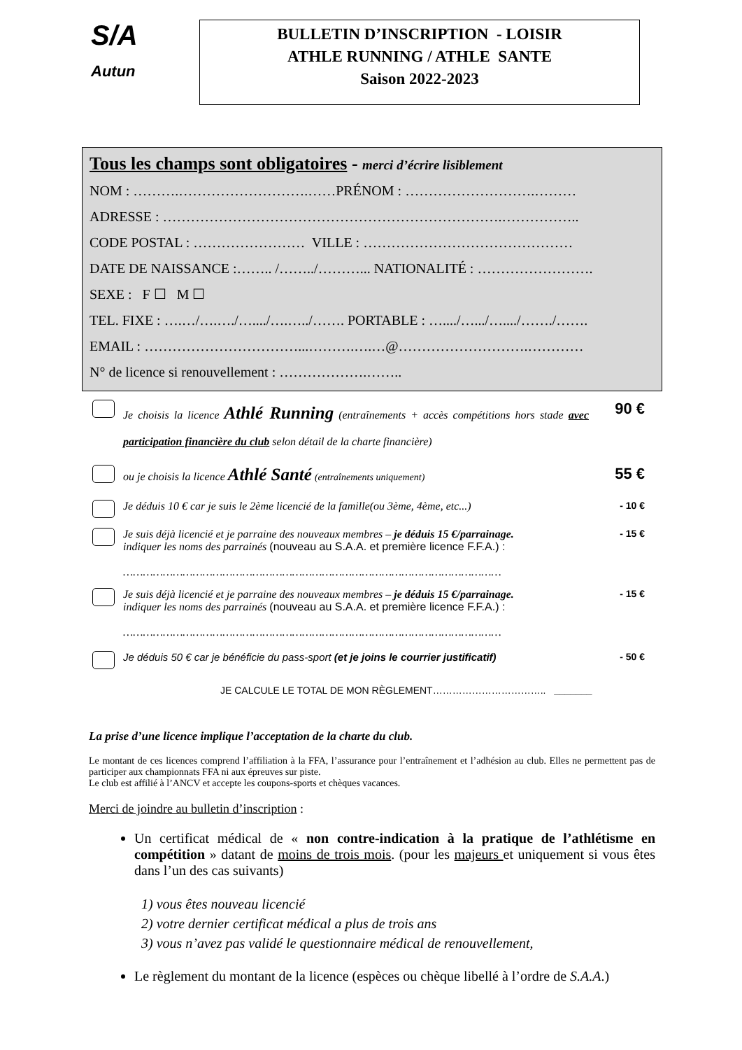S/A
Autun
BULLETIN D’INSCRIPTION - LOISIR
ATHLE RUNNING / ATHLE SANTE
Saison 2022-2023
Tous les champs sont obligatoires - merci d’écrire lisiblement
NOM : ……….……………………….……PRÉNOM : ……………………….………
ADRESSE : ……………………………………………………………….……………..
CODE POSTAL : …………………… VILLE : ………………………………………
DATE DE NAISSANCE :…….. /……../………... NATIONALITÉ : …………………….
SEXE : F ☐ M ☐
TEL. FIXE : ….…/….…./…..../….…../……. PORTABLE : …..../….../…..../……./…….
EMAIL : ……………………………...……….….…@……………………….…………
N° de licence si renouvellement : ……………….……..
Je choisis la licence Athlé Running (entraînements + accès compétitions hors stade avec participation financière du club selon détail de la charte financière)
90 €
ou je choisis la licence Athlé Santé (entraînements uniquement)
55 €
Je déduis 10 € car je suis le 2ème licencié de la famille(ou 3ème, 4ème, etc...)
- 10 €
Je suis déjà licencié et je parraine des nouveaux membres – je déduis 15 €/parrainage.
indiquer les noms des parrainés (nouveau au S.A.A. et première licence F.F.A.) :
……………………………………………………………………………………………………
- 15 €
Je suis déjà licencié et je parraine des nouveaux membres – je déduis 15 €/parrainage.
indiquer les noms des parrainés (nouveau au S.A.A. et première licence F.F.A.) :
……………………………………………………………………………………………………
- 15 €
Je déduis 50 € car je bénéficie du pass-sport (et je joins le courrier justificatif)
- 50 €
JE CALCULE LE TOTAL DE MON RÈGLEMENT…………………………….. _______
La prise d’une licence implique l’acceptation de la charte du club.
Le montant de ces licences comprend l’affiliation à la FFA, l’assurance pour l’entraînement et l’adhésion au club. Elles ne permettent pas de participer aux championnats FFA ni aux épreuves sur piste.
Le club est affilié à l’ANCV et accepte les coupons-sports et chèques vacances.
Merci de joindre au bulletin d’inscription :
Un certificat médical de « non contre-indication à la pratique de l’athlétisme en compétition » datant de moins de trois mois. (pour les majeurs et uniquement si vous êtes dans l’un des cas suivants)
1) vous êtes nouveau licencié
2) votre dernier certificat médical a plus de trois ans
3) vous n’avez pas validé le questionnaire médical de renouvellement,
Le règlement du montant de la licence (espèces ou chèque libellé à l’ordre de S.A.A.)